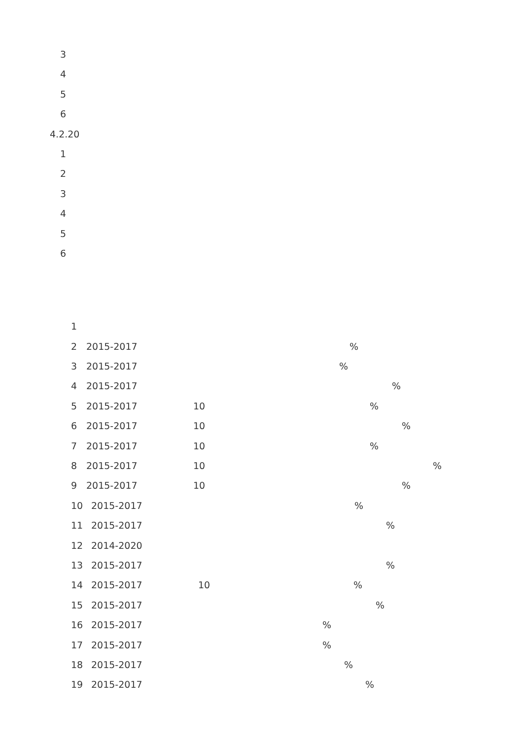3
4
5
6
4.2.20
1
2
3
4
5
6
1
2 2015-2017%
3 2015-2017%
4 2015-2017%
5 2015-2017 10%
6 2015-2017 10%
7 2015-2017 10%
8 2015-2017 10%
9 2015-2017 10%
10 2015-2017%
11 2015-2017%
12 2014-2020
13 2015-2017%
14 2015-2017 10%
15 2015-2017%
16 2015-2017%
17 2015-2017%
18 2015-2017%
19 2015-2017%